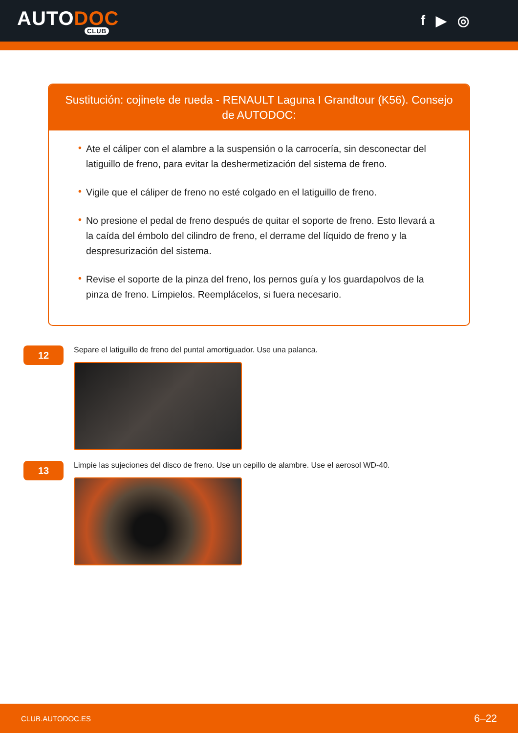AUTODOC
CLUB
f ▶ ◎
Sustitución: cojinete de rueda - RENAULT Laguna I Grandtour (K56). Consejo de AUTODOC:
• Ate el cáliper con el alambre a la suspensión o la carrocería, sin desconectar del latiguillo de freno, para evitar la deshermetización del sistema de freno.
• Vigile que el cáliper de freno no esté colgado en el latiguillo de freno.
• No presione el pedal de freno después de quitar el soporte de freno. Esto llevará a la caída del émbolo del cilindro de freno, el derrame del líquido de freno y la despresurización del sistema.
• Revise el soporte de la pinza del freno, los pernos guía y los guardapolvos de la pinza de freno. Límpielos. Reemplácelos, si fuera necesario.
12
Separe el latiguillo de freno del puntal amortiguador. Use una palanca.
13
Limpie las sujeciones del disco de freno. Use un cepillo de alambre. Use el aerosol WD-40.
CLUB.AUTODOC.ES 6–22